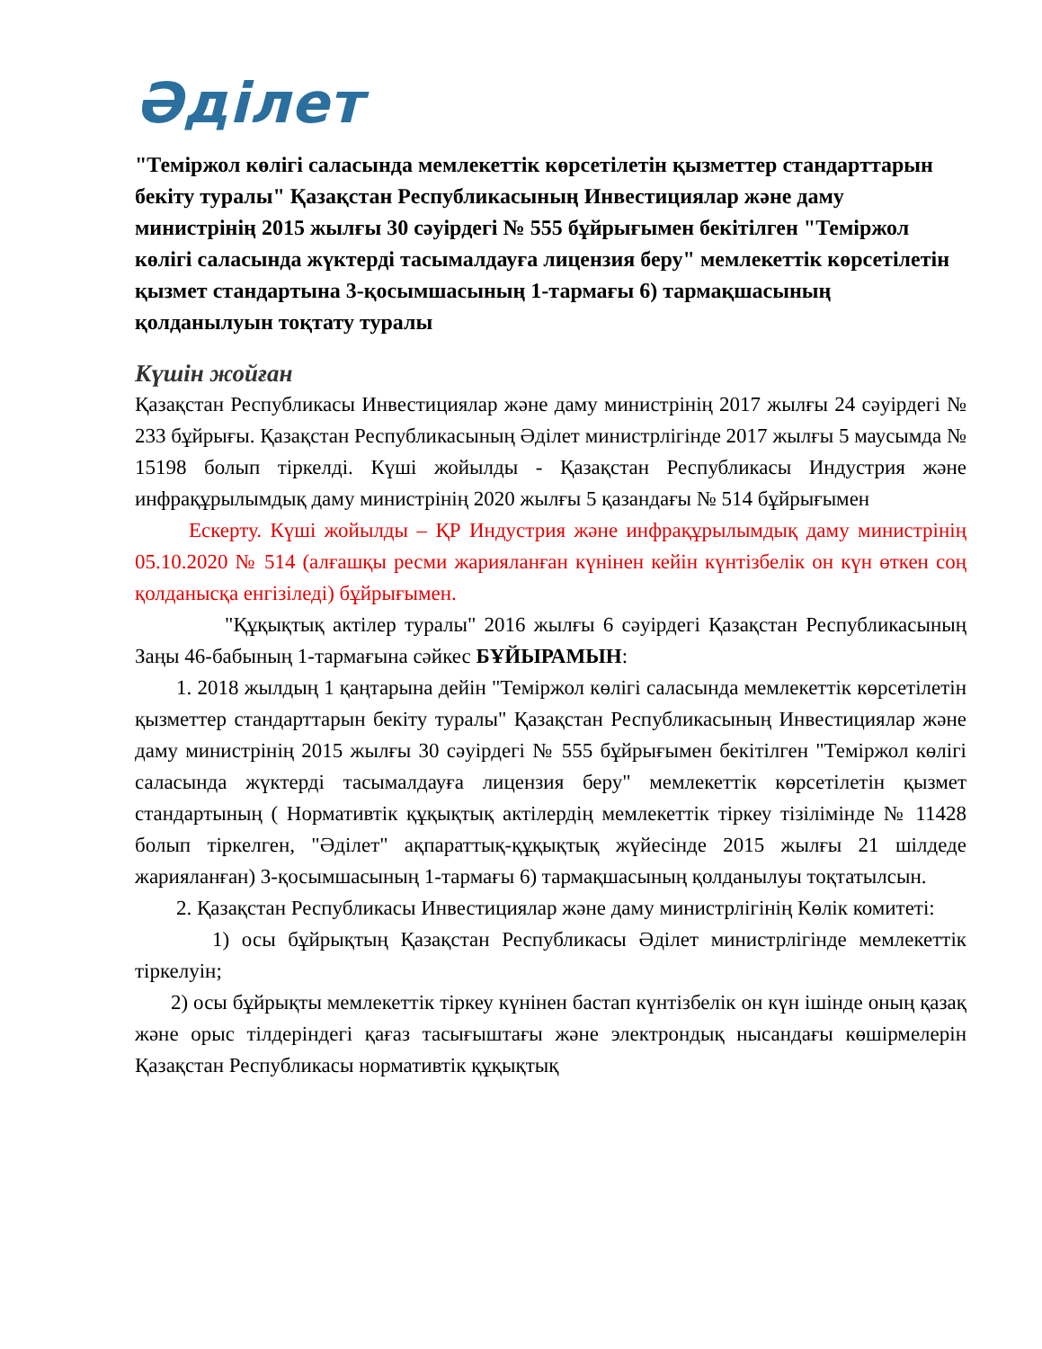Әділет
"Теміржол көлігі саласында мемлекеттік көрсетілетін қызметтер стандарттарын бекіту туралы" Қазақстан Республикасының Инвестициялар және даму министрінің 2015 жылғы 30 сәуірдегі № 555 бұйрығымен бекітілген "Теміржол көлігі саласында жүктерді тасымалдауға лицензия беру" мемлекеттік көрсетілетін қызмет стандартына 3-қосымшасының 1-тармағы 6) тармақшасының қолданылуын тоқтату туралы
Күшін жойған
Қазақстан Республикасы Инвестициялар және даму министрінің 2017 жылғы 24 сәуірдегі № 233 бұйрығы. Қазақстан Республикасының Әділет министрлігінде 2017 жылғы 5 маусымда № 15198 болып тіркелді. Күші жойылды - Қазақстан Республикасы Индустрия және инфрақұрылымдық даму министрінің 2020 жылғы 5 қазандағы № 514 бұйрығымен
Ескерту. Күші жойылды – ҚР Индустрия және инфрақұрылымдық даму министрінің 05.10.2020 № 514 (алғашқы ресми жарияланған күнінен кейін күнтізбелік он күн өткен соң қолданысқа енгізіледі) бұйрығымен.
"Құқықтық актілер туралы" 2016 жылғы 6 сәуірдегі Қазақстан Республикасының Заңы 46-бабының 1-тармағына сәйкес БҰЙЫРАМЫН:
1. 2018 жылдың 1 қаңтарына дейін "Теміржол көлігі саласында мемлекеттік көрсетілетін қызметтер стандарттарын бекіту туралы" Қазақстан Республикасының Инвестициялар және даму министрінің 2015 жылғы 30 сәуірдегі № 555 бұйрығымен бекітілген "Теміржол көлігі саласында жүктерді тасымалдауға лицензия беру" мемлекеттік көрсетілетін қызмет стандартының ( Нормативтік құқықтық актілердің мемлекеттік тіркеу тізілімінде № 11428 болып тіркелген, "Әділет" ақпараттық-құқықтық жүйесінде 2015 жылғы 21 шілдеде жарияланған) 3-қосымшасының 1-тармағы 6) тармақшасының қолданылуы тоқтатылсын.
2. Қазақстан Республикасы Инвестициялар және даму министрлігінің Көлік комитеті:
1) осы бұйрықтың Қазақстан Республикасы Әділет министрлігінде мемлекеттік тіркелуін;
2) осы бұйрықты мемлекеттік тіркеу күнінен бастап күнтізбелік он күн ішінде оның қазақ және орыс тілдеріндегі қағаз тасығыштағы және электрондық нысандағы көшірмелерін Қазақстан Республикасы нормативтік құқықтық